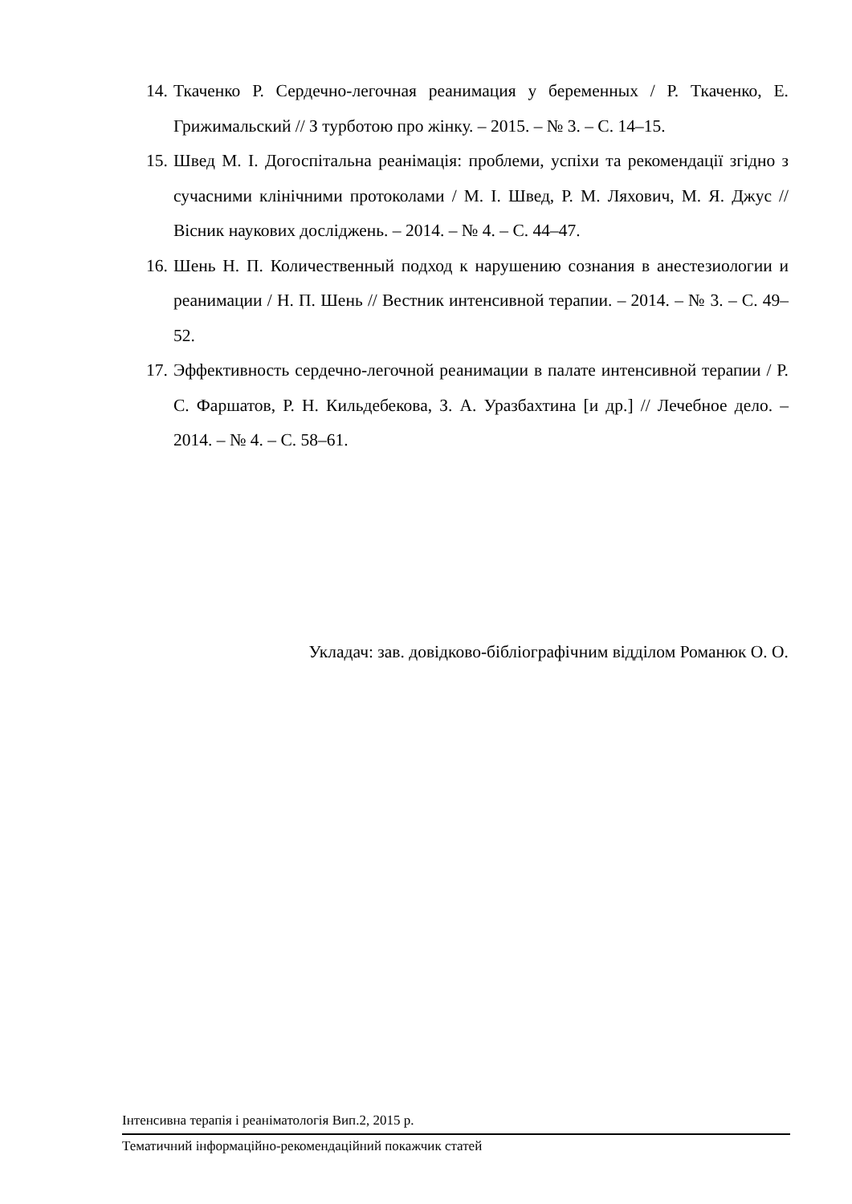14. Ткаченко Р. Сердечно-легочная реанимация у беременных / Р. Ткаченко, Е. Грижимальский // З турботою про жінку. – 2015. – № 3. – С. 14–15.
15. Швед М. І. Догоспітальна реанімація: проблеми, успіхи та рекомендації згідно з сучасними клінічними протоколами / М. І. Швед, Р. М. Ляхович, М. Я. Джус // Вісник наукових досліджень. – 2014. – № 4. – С. 44–47.
16. Шень Н. П. Количественный подход к нарушению сознания в анестезиологии и реанимации / Н. П. Шень // Вестник интенсивной терапии. – 2014. – № 3. – С. 49–52.
17. Эффективность сердечно-легочной реанимации в палате интенсивной терапии / Р. С. Фаршатов, Р. Н. Кильдебекова, З. А. Уразбахтина [и др.] // Лечебное дело. – 2014. – № 4. – С. 58–61.
Укладач: зав. довідково-бібліографічним відділом Романюк О. О.
Інтенсивна терапія і реаніматологія Вип.2, 2015 р.
Тематичний інформаційно-рекомендаційний покажчик статей